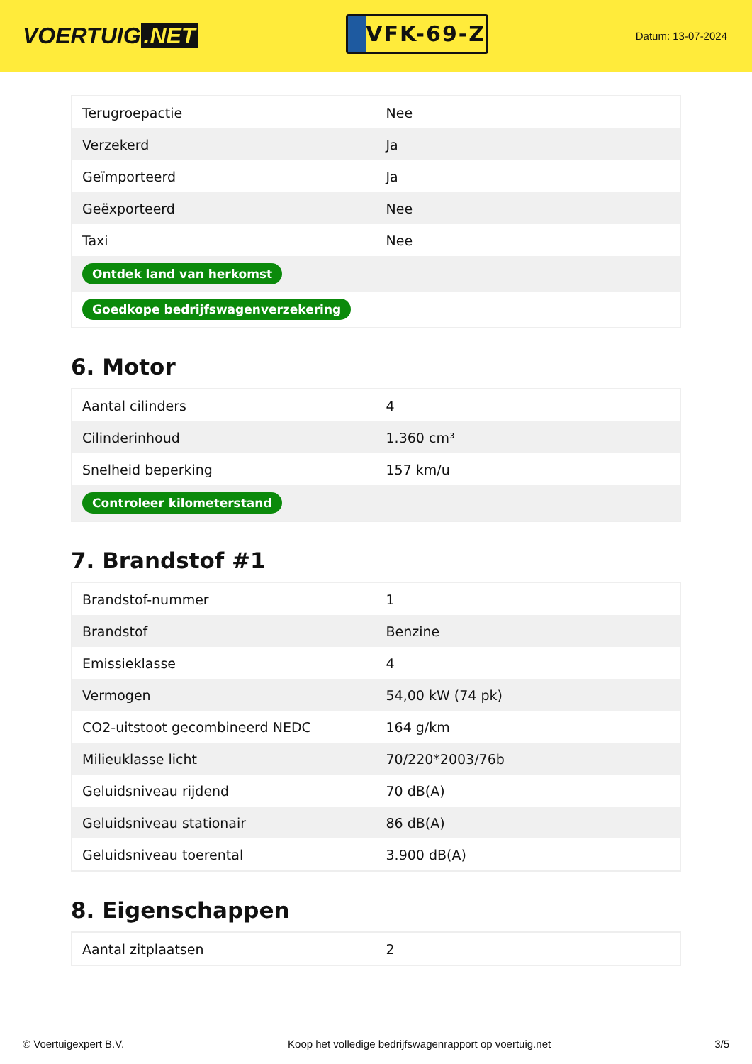VOERTUIG.NET
VFK-69-Z
Datum: 13-07-2024
| Terugroepactie | Nee |
| Verzekerd | Ja |
| Geïmporteerd | Ja |
| Geëxporteerd | Nee |
| Taxi | Nee |
| Ontdek land van herkomst | |
| Goedkope bedrijfswagenverzekering | |
6. Motor
| Aantal cilinders | 4 |
| Cilinderinhoud | 1.360 cm³ |
| Snelheid beperking | 157 km/u |
| Controleer kilometerstand | |
7. Brandstof #1
| Brandstof-nummer | 1 |
| Brandstof | Benzine |
| Emissieklasse | 4 |
| Vermogen | 54,00 kW (74 pk) |
| CO2-uitstoot gecombineerd NEDC | 164 g/km |
| Milieuklasse licht | 70/220*2003/76b |
| Geluidsniveau rijdend | 70 dB(A) |
| Geluidsniveau stationair | 86 dB(A) |
| Geluidsniveau toerental | 3.900 dB(A) |
8. Eigenschappen
| Aantal zitplaatsen | 2 |
© Voertuigexpert B.V. Koop het volledige bedrijfswagenrapport op voertuig.net 3/5